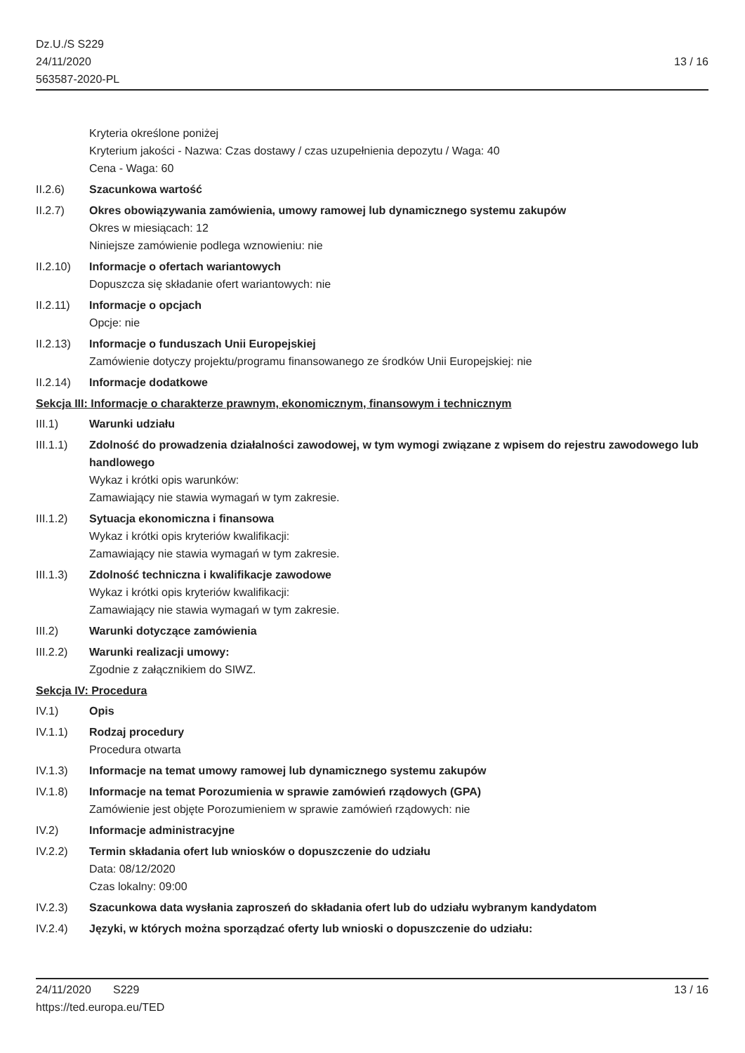Dz.U./S S229
24/11/2020
563587-2020-PL
13 / 16
Kryteria określone poniżej
Kryterium jakości - Nazwa: Czas dostawy / czas uzupełnienia depozytu / Waga: 40
Cena - Waga: 60
II.2.6) Szacunkowa wartość
II.2.7) Okres obowiązywania zamówienia, umowy ramowej lub dynamicznego systemu zakupów
Okres w miesiącach: 12
Niniejsze zamówienie podlega wznowieniu: nie
II.2.10)
Informacje o ofertach wariantowych
Dopuszcza się składanie ofert wariantowych: nie
II.2.11)
Informacje o opcjach
Opcje: nie
II.2.13)
Informacje o funduszach Unii Europejskiej
Zamówienie dotyczy projektu/programu finansowanego ze środków Unii Europejskiej: nie
II.2.14)
Informacje dodatkowe
Sekcja III: Informacje o charakterze prawnym, ekonomicznym, finansowym i technicznym
III.1) Warunki udziału
III.1.1)
Zdolność do prowadzenia działalności zawodowej, w tym wymogi związane z wpisem do rejestru zawodowego lub handlowego
Wykaz i krótki opis warunków:
Zamawiający nie stawia wymagań w tym zakresie.
III.1.2)
Sytuacja ekonomiczna i finansowa
Wykaz i krótki opis kryteriów kwalifikacji:
Zamawiający nie stawia wymagań w tym zakresie.
III.1.3)
Zdolność techniczna i kwalifikacje zawodowe
Wykaz i krótki opis kryteriów kwalifikacji:
Zamawiający nie stawia wymagań w tym zakresie.
III.2) Warunki dotyczące zamówienia
III.2.2)
Warunki realizacji umowy:
Zgodnie z załącznikiem do SIWZ.
Sekcja IV: Procedura
IV.1) Opis
IV.1.1) Rodzaj procedury
Procedura otwarta
IV.1.3) Informacje na temat umowy ramowej lub dynamicznego systemu zakupów
IV.1.8) Informacje na temat Porozumienia w sprawie zamówień rządowych (GPA)
Zamówienie jest objęte Porozumieniem w sprawie zamówień rządowych: nie
IV.2) Informacje administracyjne
IV.2.2) Termin składania ofert lub wniosków o dopuszczenie do udziału
Data: 08/12/2020
Czas lokalny: 09:00
IV.2.3) Szacunkowa data wysłania zaproszeń do składania ofert lub do udziału wybranym kandydatom
IV.2.4) Języki, w których można sporządzać oferty lub wnioski o dopuszczenie do udziału:
24/11/2020 S229 13 / 16
https://ted.europa.eu/TED